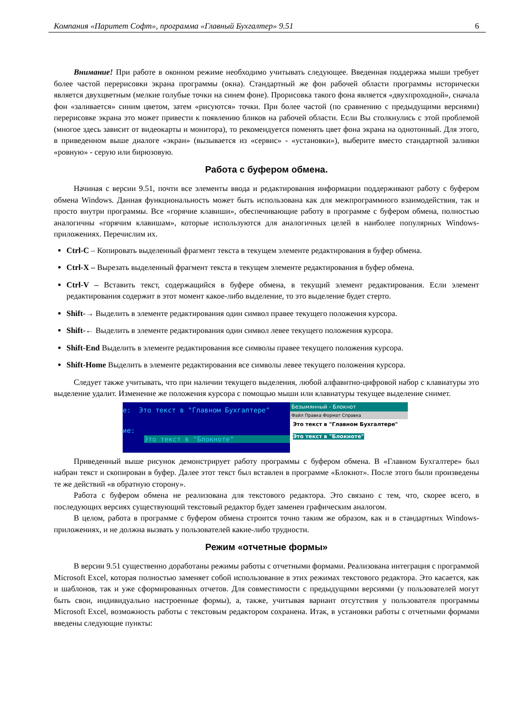Компания «Паритет Софт», программа «Главный Бухгалтер» 9.51 6
Внимание! При работе в оконном режиме необходимо учитывать следующее. Введенная поддержка мыши требует более частой перерисовки экрана программы (окна). Стандартный же фон рабочей области программы исторически является двухцветным (мелкие голубые точки на синем фоне). Прорисовка такого фона является «двухпроходной», сначала фон «заливается» синим цветом, затем «рисуются» точки. При более частой (по сравнению с предыдущими версиями) перерисовке экрана это может привести к появлению бликов на рабочей области. Если Вы столкнулись с этой проблемой (многое здесь зависит от видеокарты и монитора), то рекомендуется поменять цвет фона экрана на однотонный. Для этого, в приведенном выше диалоге «экран» (вызывается из «сервис» - «установки»), выберите вместо стандартной заливки «ровную» - серую или бирюзовую.
Работа с буфером обмена.
Начиная с версии 9.51, почти все элементы ввода и редактирования информации поддерживают работу с буфером обмена Windows. Данная функциональность может быть использована как для межпрограммного взаимодействия, так и просто внутри программы. Все «горячие клавиши», обеспечивающие работу в программе с буфером обмена, полностью аналогичны «горячим клавишам», которые используются для аналогичных целей в наиболее популярных Windows-приложениях. Перечислим их.
Ctrl-C – Копировать выделенный фрагмент текста в текущем элементе редактирования в буфер обмена.
Ctrl-X – Вырезать выделенный фрагмент текста в текущем элементе редактирования в буфер обмена.
Ctrl-V – Вставить текст, содержащийся в буфере обмена, в текущий элемент редактирования. Если элемент редактирования содержит в этот момент какое-либо выделение, то это выделение будет стерто.
Shift-→ Выделить в элементе редактирования один символ правее текущего положения курсора.
Shift-← Выделить в элементе редактирования один символ левее текущего положения курсора.
Shift-End Выделить в элементе редактирования все символы правее текущего положения курсора.
Shift-Home Выделить в элементе редактирования все символы левее текущего положения курсора.
Следует также учитывать, что при наличии текущего выделения, любой алфавитно-цифровой набор с клавиатуры это выделение удалит. Изменение же положения курсора с помощью мыши или клавиатуры текущее выделение снимет.
e: Это текст в "Главном Бухгалтере"
ие:
Это текст в "Блокноте"
Безымянный - Блокнот
Файл Правка Формат Справка
Это текст в "Главном Бухгалтере"
Это текст в "Блокноте"
Приведенный выше рисунок демонстрирует работу программы с буфером обмена. В «Главном Бухгалтере» был набран текст и скопирован в буфер. Далее этот текст был вставлен в программе «Блокнот». После этого были произведены те же действий «в обратную сторону».
Работа с буфером обмена не реализована для текстового редактора. Это связано с тем, что, скорее всего, в последующих версиях существующий текстовый редактор будет заменен графическим аналогом.
В целом, работа в программе с буфером обмена строится точно таким же образом, как и в стандартных Windows-приложениях, и не должна вызвать у пользователей какие-либо трудности.
Режим «отчетные формы»
В версии 9.51 существенно доработаны режимы работы с отчетными формами. Реализована интеграция с программой Microsoft Excel, которая полностью заменяет собой использование в этих режимах текстового редактора. Это касается, как и шаблонов, так и уже сформированных отчетов. Для совместимости с предыдущими версиями (у пользователей могут быть свои, индивидуально настроенные формы), а, также, учитывая вариант отсутствия у пользователя программы Microsoft Excel, возможность работы с текстовым редактором сохранена. Итак, в установки работы с отчетными формами введены следующие пункты: